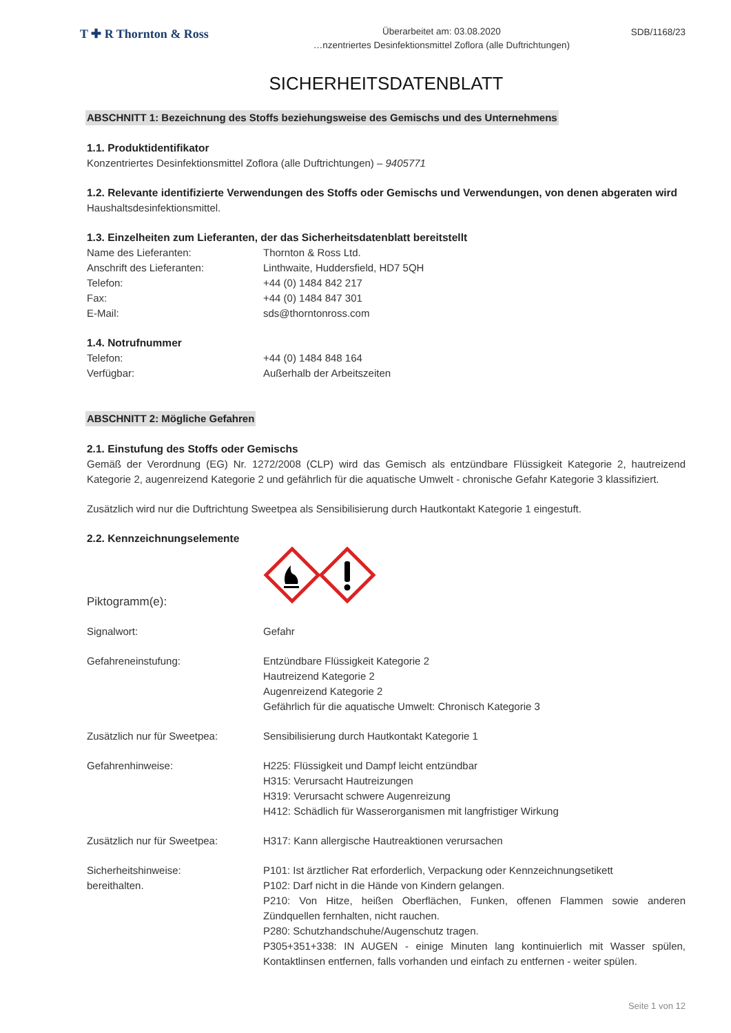T ✚ R Thornton & Ross
Überarbeitet am: 03.08.2020
…nzentriertes Desinfektionsmittel Zoflora (alle Duftrichtungen)
SDB/1168/23
SICHERHEITSDATENBLATT
ABSCHNITT 1: Bezeichnung des Stoffs beziehungsweise des Gemischs und des Unternehmens
1.1. Produktidentifikator
Konzentriertes Desinfektionsmittel Zoflora (alle Duftrichtungen) – 9405771
1.2. Relevante identifizierte Verwendungen des Stoffs oder Gemischs und Verwendungen, von denen abgeraten wird
Haushaltsdesinfektionsmittel.
1.3. Einzelheiten zum Lieferanten, der das Sicherheitsdatenblatt bereitstellt
Name des Lieferanten: Thornton & Ross Ltd.
Anschrift des Lieferanten: Linthwaite, Huddersfield, HD7 5QH
Telefon: +44 (0) 1484 842 217
Fax: +44 (0) 1484 847 301
E-Mail: sds@thorntonross.com
1.4. Notrufnummer
Telefon: +44 (0) 1484 848 164
Verfügbar: Außerhalb der Arbeitszeiten
ABSCHNITT 2: Mögliche Gefahren
2.1. Einstufung des Stoffs oder Gemischs
Gemäß der Verordnung (EG) Nr. 1272/2008 (CLP) wird das Gemisch als entzündbare Flüssigkeit Kategorie 2, hautreizend Kategorie 2, augenreizend Kategorie 2 und gefährlich für die aquatische Umwelt - chronische Gefahr Kategorie 3 klassifiziert.
Zusätzlich wird nur die Duftrichtung Sweetpea als Sensibilisierung durch Hautkontakt Kategorie 1 eingestuft.
2.2. Kennzeichnungselemente
Piktogramm(e):
Signalwort: Gefahr
Gefahreneinstufung: Entzündbare Flüssigkeit Kategorie 2
Hautreizend Kategorie 2
Augenreizend Kategorie 2
Gefährlich für die aquatische Umwelt: Chronisch Kategorie 3
Zusätzlich nur für Sweetpea: Sensibilisierung durch Hautkontakt Kategorie 1
Gefahrenhinweise: H225: Flüssigkeit und Dampf leicht entzündbar
H315: Verursacht Hautreizungen
H319: Verursacht schwere Augenreizung
H412: Schädlich für Wasserorganismen mit langfristiger Wirkung
Zusätzlich nur für Sweetpea: H317: Kann allergische Hautreaktionen verursachen
Sicherheitshinweise:
bereithalten.
P101: Ist ärztlicher Rat erforderlich, Verpackung oder Kennzeichnungsetikett
P102: Darf nicht in die Hände von Kindern gelangen.
P210: Von Hitze, heißen Oberflächen, Funken, offenen Flammen sowie anderen Zündquellen fernhalten, nicht rauchen.
P280: Schutzhandschuhe/Augenschutz tragen.
P305+351+338: IN AUGEN - einige Minuten lang kontinuierlich mit Wasser spülen, Kontaktlinsen entfernen, falls vorhanden und einfach zu entfernen - weiter spülen.
Seite 1 von 12